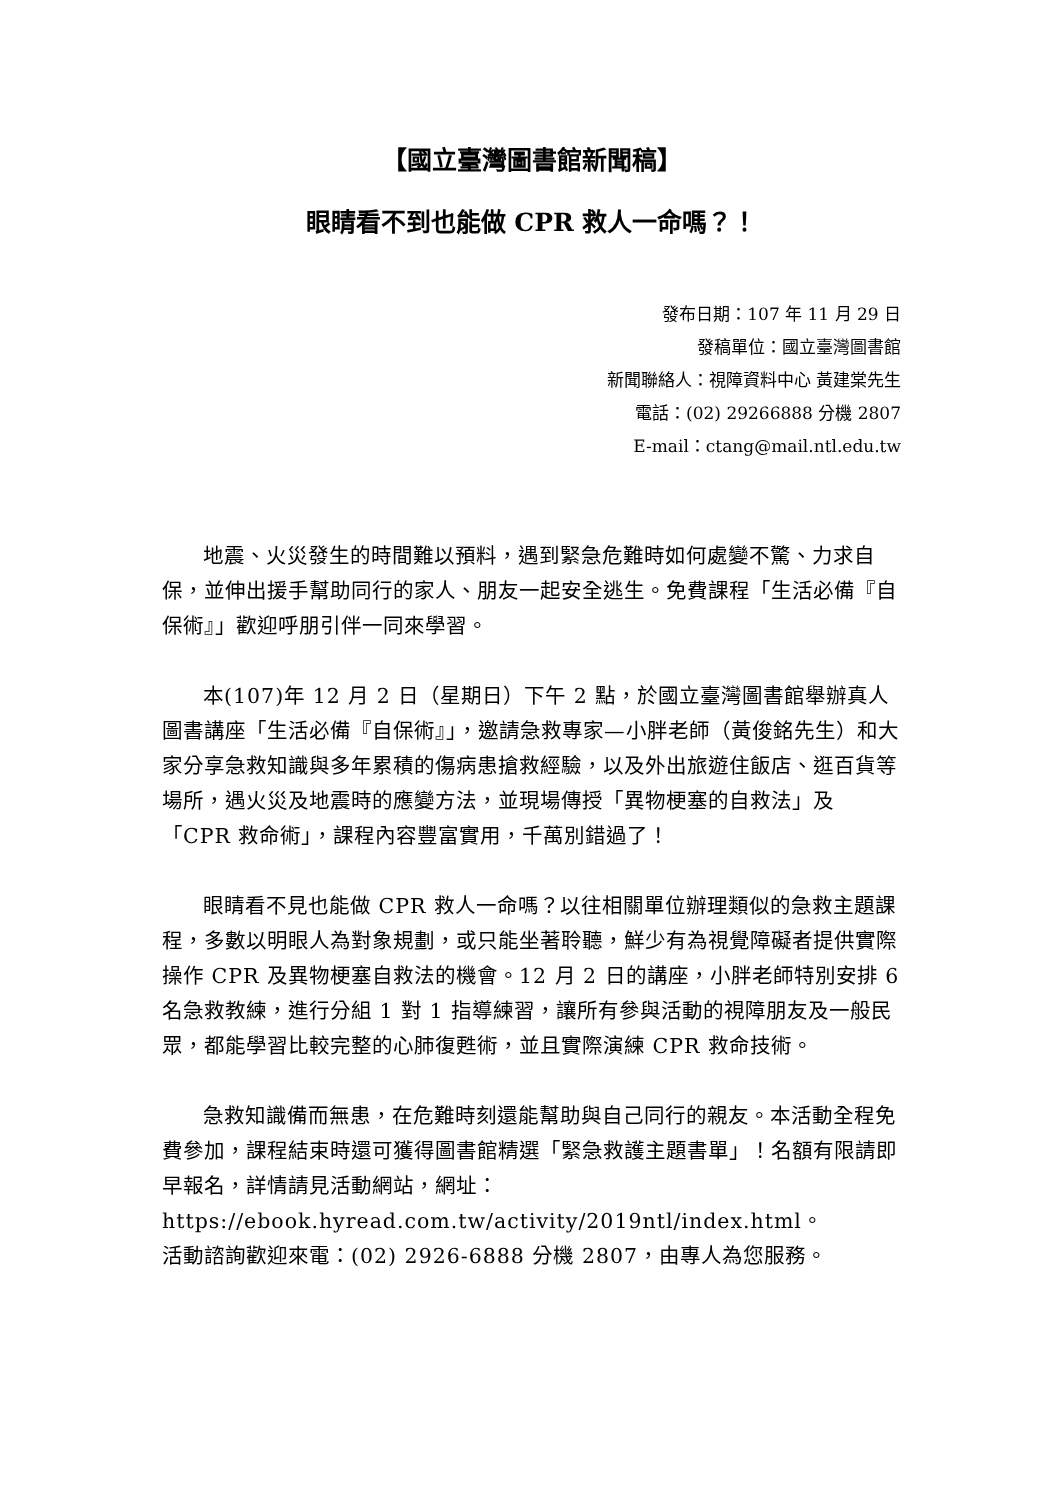【國立臺灣圖書館新聞稿】
眼睛看不到也能做 CPR 救人一命嗎？！
發布日期：107 年 11 月 29 日
發稿單位：國立臺灣圖書館
新聞聯絡人：視障資料中心 黃建棠先生
電話：(02) 29266888 分機 2807
E-mail：ctang@mail.ntl.edu.tw
地震、火災發生的時間難以預料，遇到緊急危難時如何處變不驚、力求自保，並伸出援手幫助同行的家人、朋友一起安全逃生。免費課程「生活必備『自保術』」歡迎呼朋引伴一同來學習。
本(107)年 12 月 2 日（星期日）下午 2 點，於國立臺灣圖書館舉辦真人圖書講座「生活必備『自保術』」，邀請急救專家—小胖老師（黃俊銘先生）和大家分享急救知識與多年累積的傷病患搶救經驗，以及外出旅遊住飯店、逛百貨等場所，遇火災及地震時的應變方法，並現場傳授「異物梗塞的自救法」及「CPR 救命術」，課程內容豐富實用，千萬別錯過了！
眼睛看不見也能做 CPR 救人一命嗎？以往相關單位辦理類似的急救主題課程，多數以明眼人為對象規劃，或只能坐著聆聽，鮮少有為視覺障礙者提供實際操作 CPR 及異物梗塞自救法的機會。12 月 2 日的講座，小胖老師特別安排 6 名急救教練，進行分組 1 對 1 指導練習，讓所有參與活動的視障朋友及一般民眾，都能學習比較完整的心肺復甦術，並且實際演練 CPR 救命技術。
急救知識備而無患，在危難時刻還能幫助與自己同行的親友。本活動全程免費參加，課程結束時還可獲得圖書館精選「緊急救護主題書單」！名額有限請即早報名，詳情請見活動網站，網址：
https://ebook.hyread.com.tw/activity/2019ntl/index.html。
活動諮詢歡迎來電：(02) 2926-6888 分機 2807，由專人為您服務。